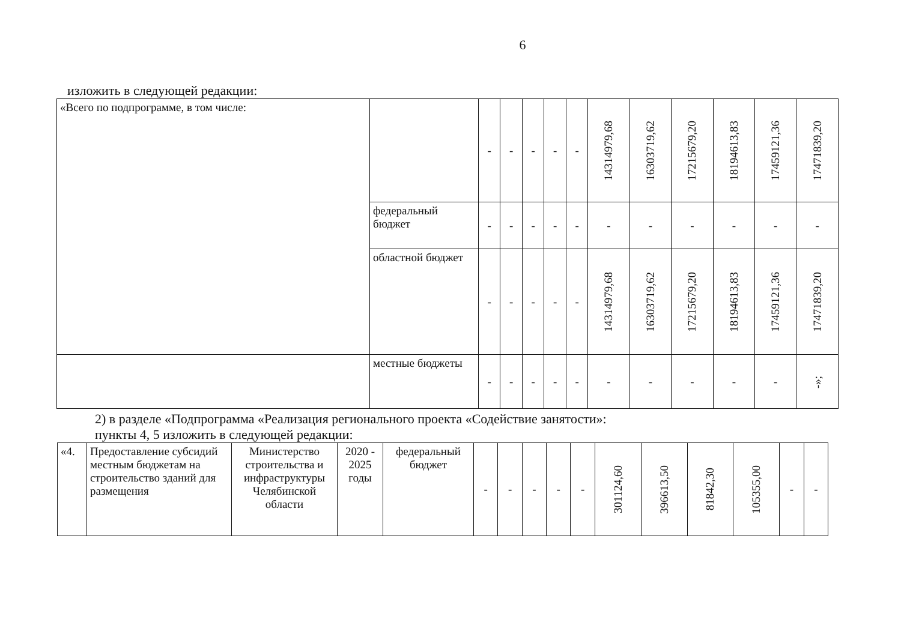6
изложить в следующей редакции:
| «Всего по подпрограмме, в том числе: | | - | - | - | - | - | 14314979,68 | 16303719,62 | 17215679,20 | 18194613,83 | 17459121,36 | 17471839,20 |
| | федеральный бюджет | - | - | - | - | - | - | - | - | - | - | - |
| | областной бюджет | - | - | - | - | - | 14314979,68 | 16303719,62 | 17215679,20 | 18194613,83 | 17459121,36 | 17471839,20 |
| | местные бюджеты | - | - | - | - | - | - | - | - | - | - | -»; |
2) в разделе «Подпрограмма «Реализация регионального проекта «Содействие занятости»:
пункты 4, 5 изложить в следующей редакции:
| «4. | Предоставление субсидий местным бюджетам на строительство зданий для размещения | Министерство строительства и инфраструктуры Челябинской области | 2020 - 2025 годы | федеральный бюджет | - | - | - | - | - | 301124,60 | 396613,50 | 81842,30 | 105355,00 | - | - |